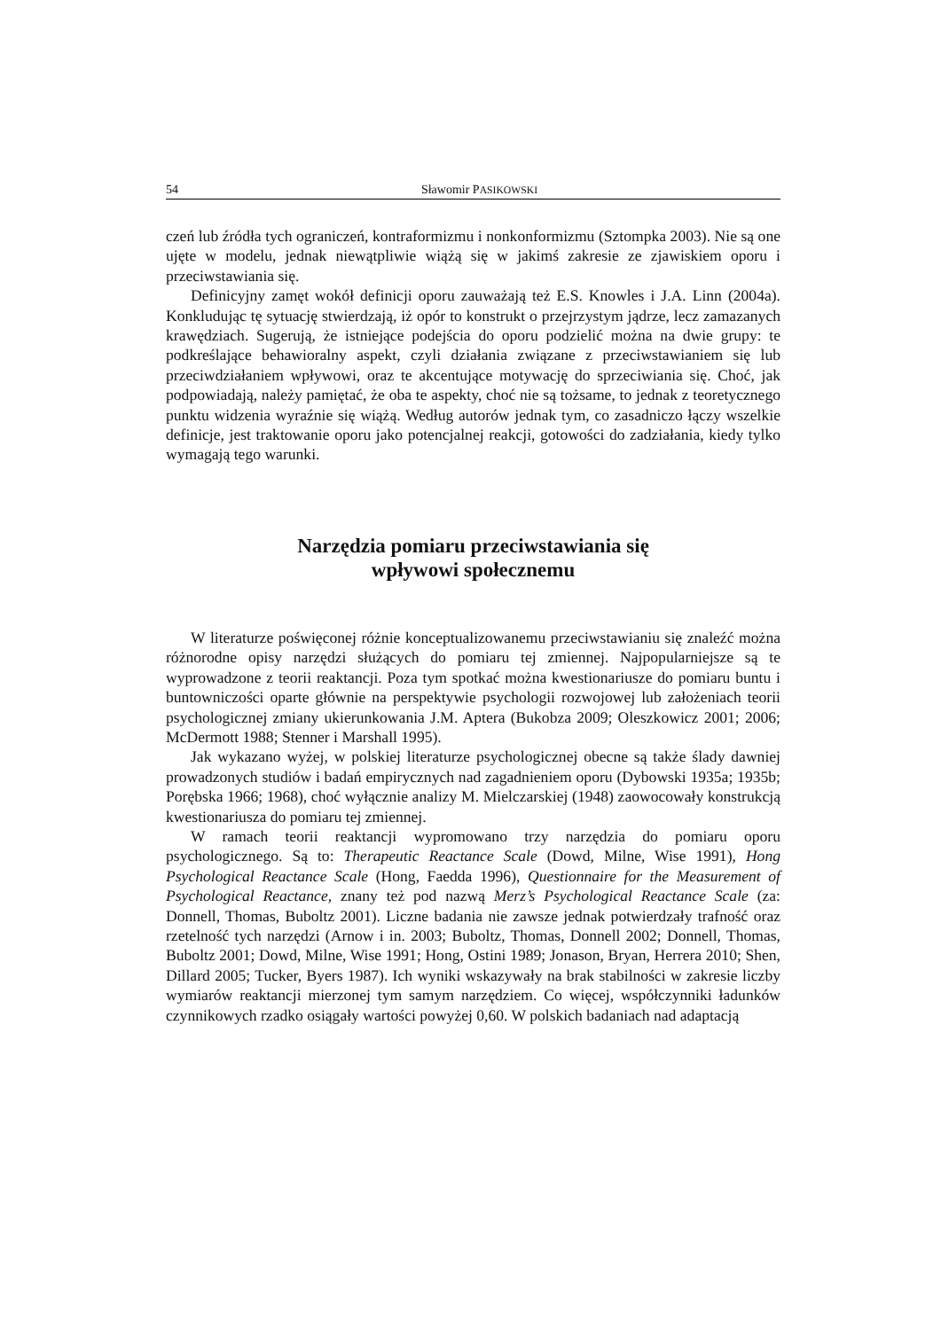54 Sławomir PASIKOWSKI
czeń lub źródła tych ograniczeń, kontraformizmu i nonkonformizmu (Sztompka 2003). Nie są one ujęte w modelu, jednak niewątpliwie wiążą się w jakimś zakresie ze zjawiskiem oporu i przeciwstawiania się.
Definicyjny zamęt wokół definicji oporu zauważają też E.S. Knowles i J.A. Linn (2004a). Konkludując tę sytuację stwierdzają, iż opór to konstrukt o przejrzystym jądrze, lecz zamazanych krawędziach. Sugerują, że istniejące podejścia do oporu podzielić można na dwie grupy: te podkreślające behawioralny aspekt, czyli działania związane z przeciwstawianiem się lub przeciwdziałaniem wpływowi, oraz te akcentujące motywację do sprzeciwiania się. Choć, jak podpowiadają, należy pamiętać, że oba te aspekty, choć nie są tożsame, to jednak z teoretycznego punktu widzenia wyraźnie się wiążą. Według autorów jednak tym, co zasadniczo łączy wszelkie definicje, jest traktowanie oporu jako potencjalnej reakcji, gotowości do zadziałania, kiedy tylko wymagają tego warunki.
Narzędzia pomiaru przeciwstawiania się
wpływowi społecznemu
W literaturze poświęconej różnie konceptualizowanemu przeciwstawianiu się znaleźć można różnorodne opisy narzędzi służących do pomiaru tej zmiennej. Najpopularniejsze są te wyprowadzone z teorii reaktancji. Poza tym spotkać można kwestionariusze do pomiaru buntu i buntowniczości oparte głównie na perspektywie psychologii rozwojowej lub założeniach teorii psychologicznej zmiany ukierunkowania J.M. Aptera (Bukobza 2009; Oleszkowicz 2001; 2006; McDermott 1988; Stenner i Marshall 1995).
Jak wykazano wyżej, w polskiej literaturze psychologicznej obecne są także ślady dawniej prowadzonych studiów i badań empirycznych nad zagadnieniem oporu (Dybowski 1935a; 1935b; Porębska 1966; 1968), choć wyłącznie analizy M. Mielczarskiej (1948) zaowocowały konstrukcją kwestionariusza do pomiaru tej zmiennej.
W ramach teorii reaktancji wypromowano trzy narzędzia do pomiaru oporu psychologicznego. Są to: Therapeutic Reactance Scale (Dowd, Milne, Wise 1991), Hong Psychological Reactance Scale (Hong, Faedda 1996), Questionnaire for the Measurement of Psychological Reactance, znany też pod nazwą Merz’s Psychological Reactance Scale (za: Donnell, Thomas, Buboltz 2001). Liczne badania nie zawsze jednak potwierdzały trafność oraz rzetelność tych narzędzi (Arnow i in. 2003; Buboltz, Thomas, Donnell 2002; Donnell, Thomas, Buboltz 2001; Dowd, Milne, Wise 1991; Hong, Ostini 1989; Jonason, Bryan, Herrera 2010; Shen, Dillard 2005; Tucker, Byers 1987). Ich wyniki wskazywały na brak stabilności w zakresie liczby wymiarów reaktancji mierzonej tym samym narzędziem. Co więcej, współczynniki ładunków czynnikowych rzadko osiągały wartości powyżej 0,60. W polskich badaniach nad adaptacją